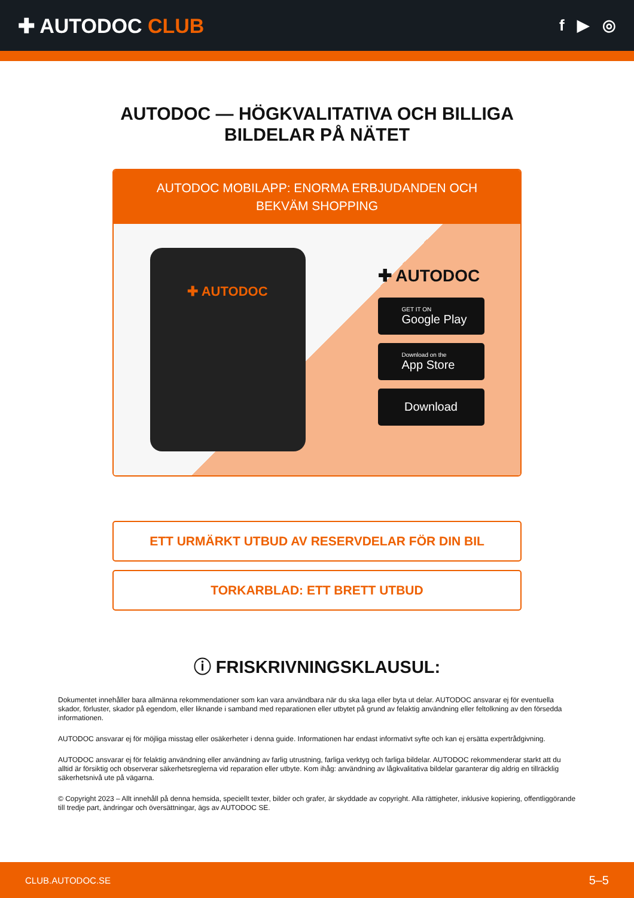✚ AUTODOC CLUB
f ▶ ◎
AUTODOC — HÖGKVALITATIVA OCH BILLIGA BILDELAR PÅ NÄTET
AUTODOC MOBILAPP: ENORMA ERBJUDANDEN OCH BEKVÄM SHOPPING
✚ AUTODOC
✚ AUTODOC
GET IT ON
Google Play
Download on the
App Store
Download
ETT URMÄRKT UTBUD AV RESERVDELAR FÖR DIN BIL
TORKARBLAD: ETT BRETT UTBUD
ⓘ FRISKRIVNINGSKLAUSUL:
Dokumentet innehåller bara allmänna rekommendationer som kan vara användbara när du ska laga eller byta ut delar. AUTODOC ansvarar ej för eventuella skador, förluster, skador på egendom, eller liknande i samband med reparationen eller utbytet på grund av felaktig användning eller feltolkning av den försedda informationen.
AUTODOC ansvarar ej för möjliga misstag eller osäkerheter i denna guide. Informationen har endast informativt syfte och kan ej ersätta expertrådgivning.
AUTODOC ansvarar ej för felaktig användning eller användning av farlig utrustning, farliga verktyg och farliga bildelar. AUTODOC rekommenderar starkt att du alltid är försiktig och observerar säkerhetsreglerna vid reparation eller utbyte. Kom ihåg: användning av lågkvalitativa bildelar garanterar dig aldrig en tillräcklig säkerhetsnivå ute på vägarna.
© Copyright 2023 – Allt innehåll på denna hemsida, speciellt texter, bilder och grafer, är skyddade av copyright. Alla rättigheter, inklusive kopiering, offentliggörande till tredje part, ändringar och översättningar, ägs av AUTODOC SE.
CLUB.AUTODOC.SE 5–5